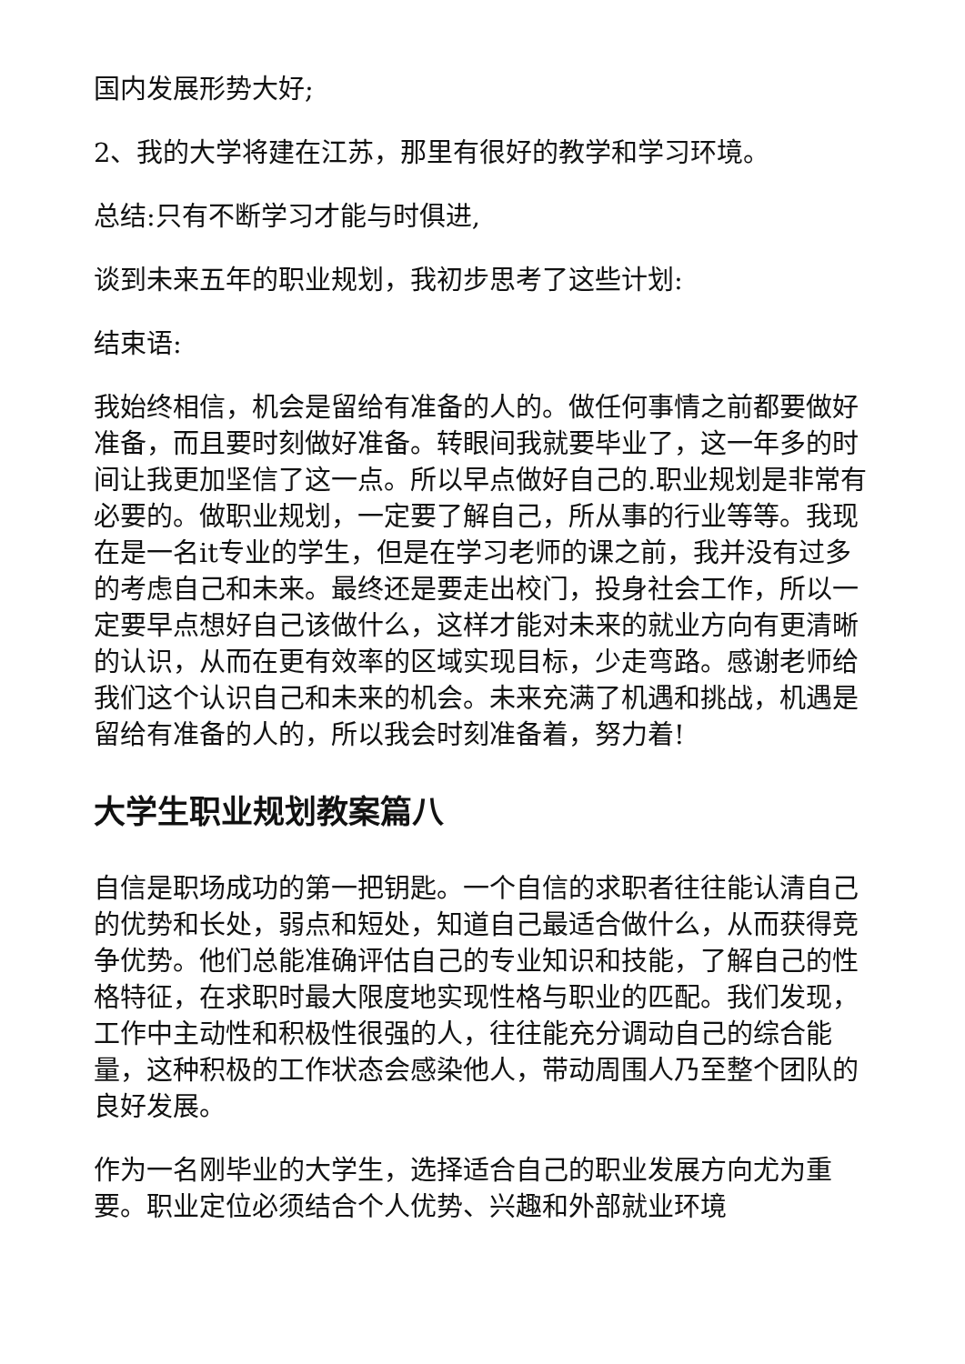国内发展形势大好;
2、我的大学将建在江苏，那里有很好的教学和学习环境。
总结:只有不断学习才能与时俱进,
谈到未来五年的职业规划，我初步思考了这些计划:
结束语:
我始终相信，机会是留给有准备的人的。做任何事情之前都要做好准备，而且要时刻做好准备。转眼间我就要毕业了，这一年多的时间让我更加坚信了这一点。所以早点做好自己的.职业规划是非常有必要的。做职业规划，一定要了解自己，所从事的行业等等。我现在是一名it专业的学生，但是在学习老师的课之前，我并没有过多的考虑自己和未来。最终还是要走出校门，投身社会工作，所以一定要早点想好自己该做什么，这样才能对未来的就业方向有更清晰的认识，从而在更有效率的区域实现目标，少走弯路。感谢老师给我们这个认识自己和未来的机会。未来充满了机遇和挑战，机遇是留给有准备的人的，所以我会时刻准备着，努力着!
大学生职业规划教案篇八
自信是职场成功的第一把钥匙。一个自信的求职者往往能认清自己的优势和长处，弱点和短处，知道自己最适合做什么，从而获得竞争优势。他们总能准确评估自己的专业知识和技能，了解自己的性格特征，在求职时最大限度地实现性格与职业的匹配。我们发现，工作中主动性和积极性很强的人，往往能充分调动自己的综合能量，这种积极的工作状态会感染他人，带动周围人乃至整个团队的良好发展。
作为一名刚毕业的大学生，选择适合自己的职业发展方向尤为重要。职业定位必须结合个人优势、兴趣和外部就业环境